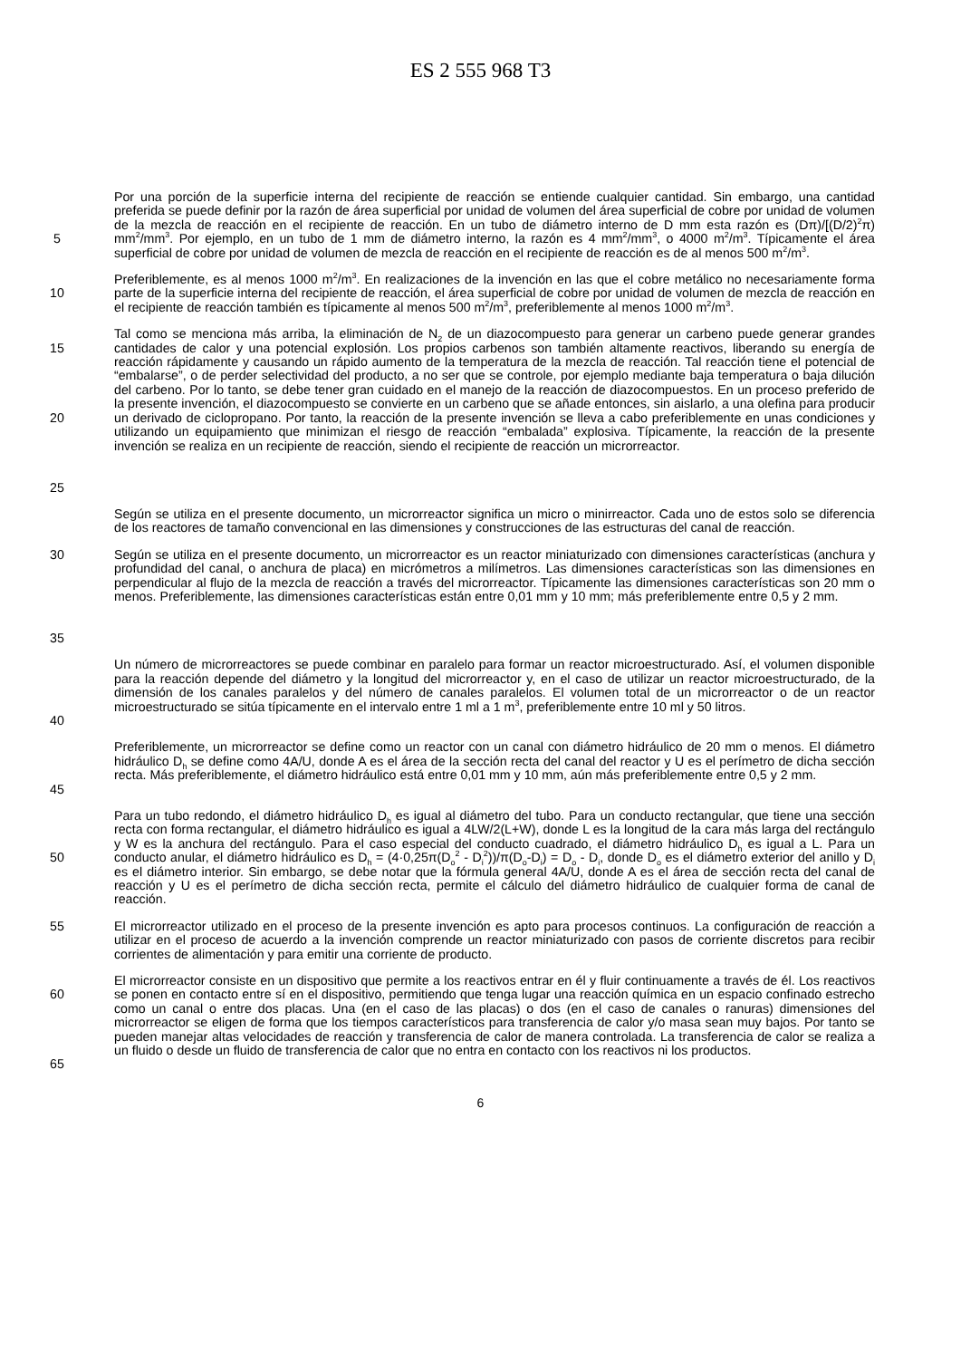ES 2 555 968 T3
5
Por una porción de la superficie interna del recipiente de reacción se entiende cualquier cantidad. Sin embargo, una cantidad preferida se puede definir por la razón de área superficial por unidad de volumen del área superficial de cobre por unidad de volumen de la mezcla de reacción en el recipiente de reacción. En un tubo de diámetro interno de D mm esta razón es (Dπ)/[(D/2)<sup>2</sup>π) mm<sup>2</sup>/mm<sup>3</sup>. Por ejemplo, en un tubo de 1 mm de diámetro interno, la razón es 4 mm<sup>2</sup>/mm<sup>3</sup>, o 4000 m<sup>2</sup>/m<sup>3</sup>. Típicamente el área superficial de cobre por unidad de volumen de mezcla de reacción en el recipiente de reacción es de al menos 500 m<sup>2</sup>/m<sup>3</sup>.
10
Preferiblemente, es al menos 1000 m<sup>2</sup>/m<sup>3</sup>. En realizaciones de la invención en las que el cobre metálico no necesariamente forma parte de la superficie interna del recipiente de reacción, el área superficial de cobre por unidad de volumen de mezcla de reacción en el recipiente de reacción también es típicamente al menos 500 m<sup>2</sup>/m<sup>3</sup>, preferiblemente al menos 1000 m<sup>2</sup>/m<sup>3</sup>.
15
20
25
Tal como se menciona más arriba, la eliminación de N<sub>2</sub> de un diazocompuesto para generar un carbeno puede generar grandes cantidades de calor y una potencial explosión. Los propios carbenos son también altamente reactivos, liberando su energía de reacción rápidamente y causando un rápido aumento de la temperatura de la mezcla de reacción. Tal reacción tiene el potencial de “embalarse”, o de perder selectividad del producto, a no ser que se controle, por ejemplo mediante baja temperatura o baja dilución del carbeno. Por lo tanto, se debe tener gran cuidado en el manejo de la reacción de diazocompuestos. En un proceso preferido de la presente invención, el diazocompuesto se convierte en un carbeno que se añade entonces, sin aislarlo, a una olefina para producir un derivado de ciclopropano. Por tanto, la reacción de la presente invención se lleva a cabo preferiblemente en unas condiciones y utilizando un equipamiento que minimizan el riesgo de reacción “embalada” explosiva. Típicamente, la reacción de la presente invención se realiza en un recipiente de reacción, siendo el recipiente de reacción un microrreactor.
Según se utiliza en el presente documento, un microrreactor significa un micro o minirreactor. Cada uno de estos solo se diferencia de los reactores de tamaño convencional en las dimensiones y construcciones de las estructuras del canal de reacción.
30
35
Según se utiliza en el presente documento, un microrreactor es un reactor miniaturizado con dimensiones características (anchura y profundidad del canal, o anchura de placa) en micrómetros a milímetros. Las dimensiones características son las dimensiones en perpendicular al flujo de la mezcla de reacción a través del microrreactor. Típicamente las dimensiones características son 20 mm o menos. Preferiblemente, las dimensiones características están entre 0,01 mm y 10 mm; más preferiblemente entre 0,5 y 2 mm.
40
Un número de microrreactores se puede combinar en paralelo para formar un reactor microestructurado. Así, el volumen disponible para la reacción depende del diámetro y la longitud del microrreactor y, en el caso de utilizar un reactor microestructurado, de la dimensión de los canales paralelos y del número de canales paralelos. El volumen total de un microrreactor o de un reactor microestructurado se sitúa típicamente en el intervalo entre 1 ml a 1 m<sup>3</sup>, preferiblemente entre 10 ml y 50 litros.
45
Preferiblemente, un microrreactor se define como un reactor con un canal con diámetro hidráulico de 20 mm o menos. El diámetro hidráulico D<sub>h</sub> se define como 4A/U, donde A es el área de la sección recta del canal del reactor y U es el perímetro de dicha sección recta. Más preferiblemente, el diámetro hidráulico está entre 0,01 mm y 10 mm, aún más preferiblemente entre 0,5 y 2 mm.
50
Para un tubo redondo, el diámetro hidráulico D<sub>h</sub> es igual al diámetro del tubo. Para un conducto rectangular, que tiene una sección recta con forma rectangular, el diámetro hidráulico es igual a 4LW/2(L+W), donde L es la longitud de la cara más larga del rectángulo y W es la anchura del rectángulo. Para el caso especial del conducto cuadrado, el diámetro hidráulico D<sub>h</sub> es igual a L. Para un conducto anular, el diámetro hidráulico es D<sub>h</sub> = (4·0,25π(D<sub>o</sub><sup>2</sup> - D<sub>i</sub><sup>2</sup>))/π(D<sub>o</sub>-D<sub>i</sub>) = D<sub>o</sub> - D<sub>i</sub>, donde D<sub>o</sub> es el diámetro exterior del anillo y D<sub>i</sub> es el diámetro interior. Sin embargo, se debe notar que la fórmula general 4A/U, donde A es el área de sección recta del canal de reacción y U es el perímetro de dicha sección recta, permite el cálculo del diámetro hidráulico de cualquier forma de canal de reacción.
55
El microrreactor utilizado en el proceso de la presente invención es apto para procesos continuos. La configuración de reacción a utilizar en el proceso de acuerdo a la invención comprende un reactor miniaturizado con pasos de corriente discretos para recibir corrientes de alimentación y para emitir una corriente de producto.
60
65
El microrreactor consiste en un dispositivo que permite a los reactivos entrar en él y fluir continuamente a través de él. Los reactivos se ponen en contacto entre sí en el dispositivo, permitiendo que tenga lugar una reacción química en un espacio confinado estrecho como un canal o entre dos placas. Una (en el caso de las placas) o dos (en el caso de canales o ranuras) dimensiones del microrreactor se eligen de forma que los tiempos característicos para transferencia de calor y/o masa sean muy bajos. Por tanto se pueden manejar altas velocidades de reacción y transferencia de calor de manera controlada. La transferencia de calor se realiza a un fluido o desde un fluido de transferencia de calor que no entra en contacto con los reactivos ni los productos.
6